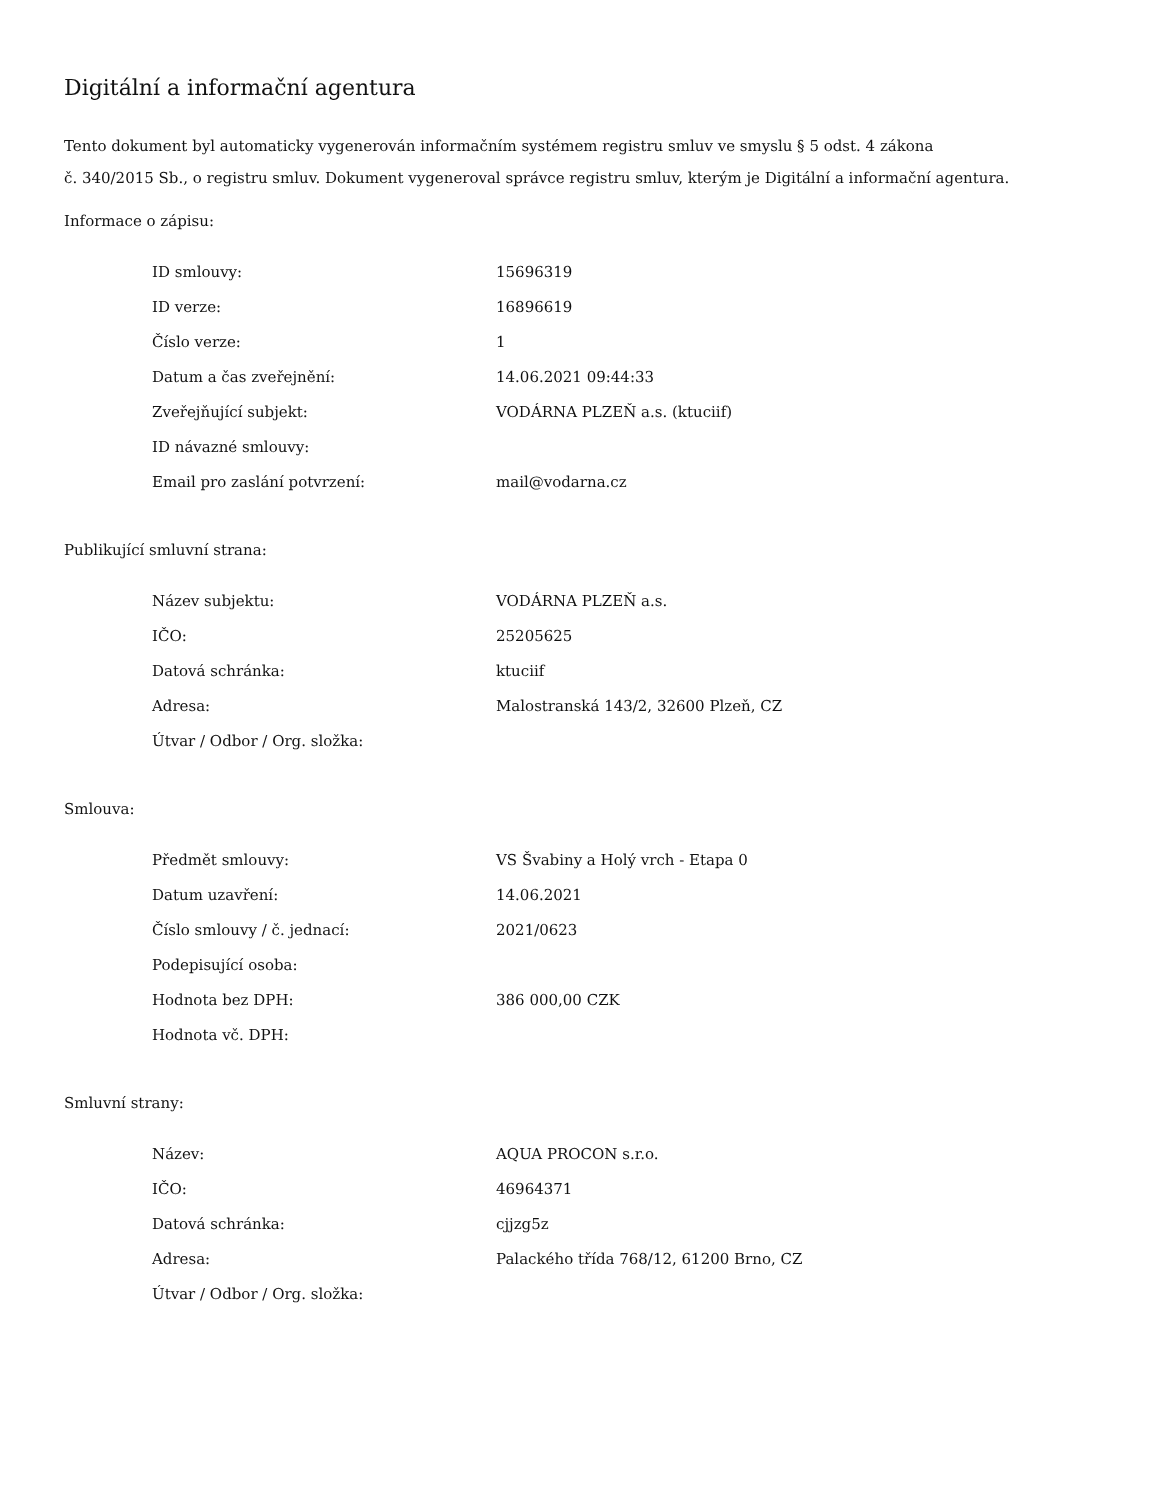Digitální a informační agentura
Tento dokument byl automaticky vygenerován informačním systémem registru smluv ve smyslu § 5 odst. 4 zákona
č. 340/2015 Sb., o registru smluv. Dokument vygeneroval správce registru smluv, kterým je Digitální a informační agentura.
Informace o zápisu:
| ID smlouvy: | 15696319 |
| ID verze: | 16896619 |
| Číslo verze: | 1 |
| Datum a čas zveřejnění: | 14.06.2021 09:44:33 |
| Zveřejňující subjekt: | VODÁRNA PLZEŇ a.s. (ktuciif) |
| ID návazné smlouvy: | |
| Email pro zaslání potvrzení: | mail@vodarna.cz |
Publikující smluvní strana:
| Název subjektu: | VODÁRNA PLZEŇ a.s. |
| IČO: | 25205625 |
| Datová schránka: | ktuciif |
| Adresa: | Malostranská 143/2, 32600 Plzeň, CZ |
| Útvar / Odbor / Org. složka: | |
Smlouva:
| Předmět smlouvy: | VS Švabiny a Holý vrch - Etapa 0 |
| Datum uzavření: | 14.06.2021 |
| Číslo smlouvy / č. jednací: | 2021/0623 |
| Podepisující osoba: | |
| Hodnota bez DPH: | 386 000,00 CZK |
| Hodnota vč. DPH: | |
Smluvní strany:
| Název: | AQUA PROCON s.r.o. |
| IČO: | 46964371 |
| Datová schránka: | cjjzg5z |
| Adresa: | Palackého třída 768/12, 61200 Brno, CZ |
| Útvar / Odbor / Org. složka: | |